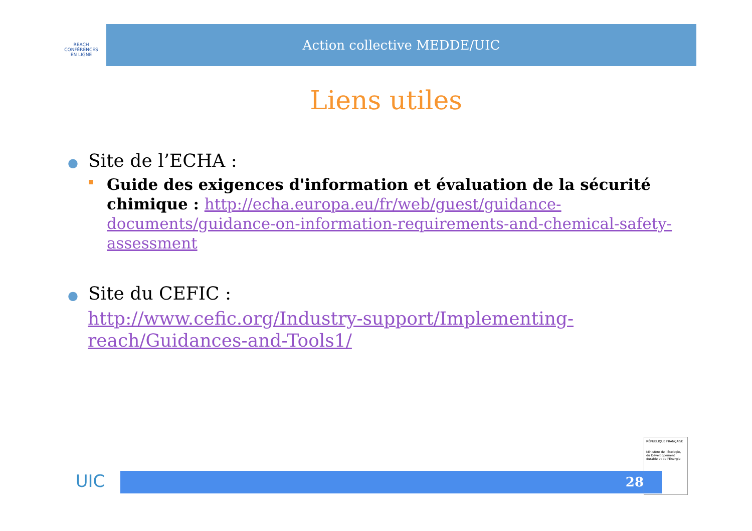REACH
CONFÉRENCES
EN LIGNE
Action collective MEDDE/UIC
Liens utiles
● Site de l’ECHA :
Guide des exigences d'information et évaluation de la sécurité chimique : http://echa.europa.eu/fr/web/guest/guidance-documents/guidance-on-information-requirements-and-chemical-safety-assessment
● Site du CEFIC :
http://www.cefic.org/Industry-support/Implementing-reach/Guidances-and-Tools1/
UIC
28
RÉPUBLIQUE FRANÇAISE
Ministère de l'Écologie, du Développement durable et de l'Énergie